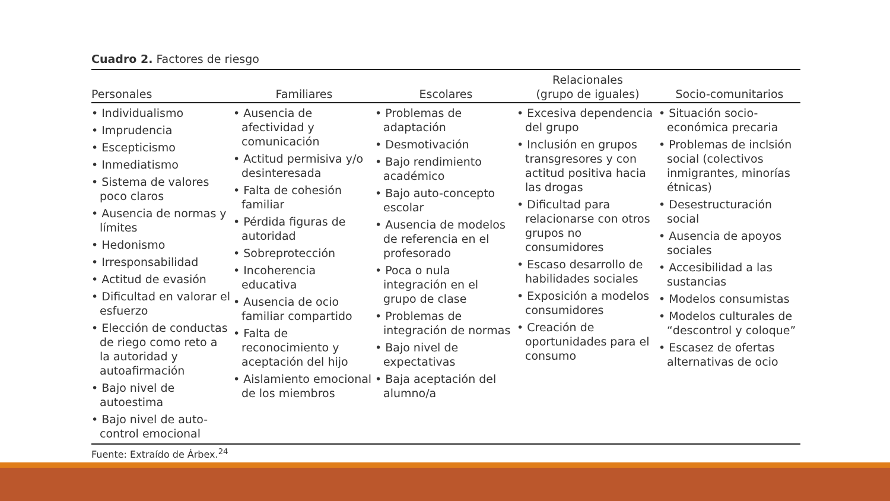Cuadro 2. Factores de riesgo
| Personales | Familiares | Escolares | Relacionales (grupo de iguales) | Socio-comunitarios |
| --- | --- | --- | --- | --- |
| • Individualismo • Imprudencia • Escepticismo • Inmediatismo • Sistema de valores poco claros • Ausencia de normas y límites • Hedonismo • Irresponsabilidad • Actitud de evasión • Dificultad en valorar el esfuerzo • Elección de conductas de riego como reto a la autoridad y autoafirmación • Bajo nivel de autoestima • Bajo nivel de auto-control emocional | • Ausencia de afectividad y comunicación • Actitud permisiva y/o desinteresada • Falta de cohesión familiar • Pérdida figuras de autoridad • Sobreprotección • Incoherencia educativa • Ausencia de ocio familiar compartido • Falta de reconocimiento y aceptación del hijo • Aislamiento emocional de los miembros | • Problemas de adaptación • Desmotivación • Bajo rendimiento académico • Bajo auto-concepto escolar • Ausencia de modelos de referencia en el profesorado • Poca o nula integración en el grupo de clase • Problemas de integración de normas • Bajo nivel de expectativas • Baja aceptación del alumno/a | • Excesiva dependencia del grupo • Inclusión en grupos transgresores y con actitud positiva hacia las drogas • Dificultad para relacionarse con otros grupos no consumidores • Escaso desarrollo de habilidades sociales • Exposición a modelos consumidores • Creación de oportunidades para el consumo | • Situación socio-económica precaria • Problemas de inclsión social (colectivos inmigrantes, minorías étnicas) • Desestructuración social • Ausencia de apoyos sociales • Accesibilidad a las sustancias • Modelos consumistas • Modelos culturales de “descontrol y coloque” • Escasez de ofertas alternativas de ocio |
Fuente: Extraído de Árbex.<sup>24</sup>